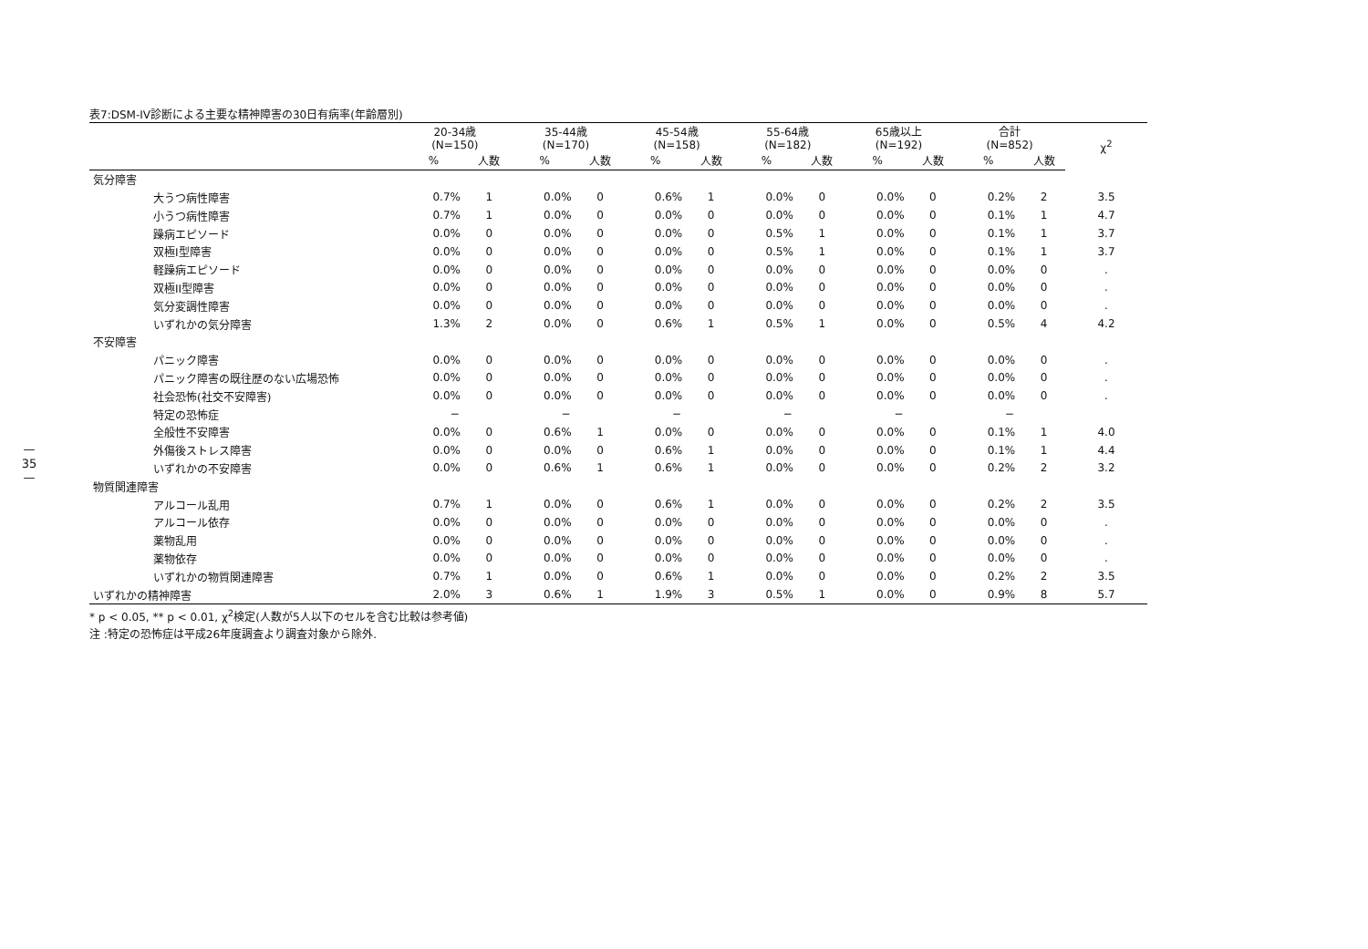—
35
—
表7:DSM-IV診断による主要な精神障害の30日有病率(年齢層別)
| | 20-34歳 (N=150) | | 35-44歳 (N=170) | | 45-54歳 (N=158) | | 55-64歳 (N=182) | | 65歳以上 (N=192) | | 合計 (N=852) | | χ<sup>2</sup> |
| --- | --- | --- | --- | --- | --- | --- | --- | --- | --- | --- | --- | --- | --- |
| | % | 人数 | % | 人数 | % | 人数 | % | 人数 | % | 人数 | % | 人数 | |
| 気分障害 | | | | | | | | | | | | | |
| 大うつ病性障害 | 0.7% | 1 | 0.0% | 0 | 0.6% | 1 | 0.0% | 0 | 0.0% | 0 | 0.2% | 2 | 3.5 |
| 小うつ病性障害 | 0.7% | 1 | 0.0% | 0 | 0.0% | 0 | 0.0% | 0 | 0.0% | 0 | 0.1% | 1 | 4.7 |
| 躁病エピソード | 0.0% | 0 | 0.0% | 0 | 0.0% | 0 | 0.5% | 1 | 0.0% | 0 | 0.1% | 1 | 3.7 |
| 双極I型障害 | 0.0% | 0 | 0.0% | 0 | 0.0% | 0 | 0.5% | 1 | 0.0% | 0 | 0.1% | 1 | 3.7 |
| 軽躁病エピソード | 0.0% | 0 | 0.0% | 0 | 0.0% | 0 | 0.0% | 0 | 0.0% | 0 | 0.0% | 0 | . |
| 双極II型障害 | 0.0% | 0 | 0.0% | 0 | 0.0% | 0 | 0.0% | 0 | 0.0% | 0 | 0.0% | 0 | . |
| 気分変調性障害 | 0.0% | 0 | 0.0% | 0 | 0.0% | 0 | 0.0% | 0 | 0.0% | 0 | 0.0% | 0 | . |
| いずれかの気分障害 | 1.3% | 2 | 0.0% | 0 | 0.6% | 1 | 0.5% | 1 | 0.0% | 0 | 0.5% | 4 | 4.2 |
| 不安障害 | | | | | | | | | | | | | |
| パニック障害 | 0.0% | 0 | 0.0% | 0 | 0.0% | 0 | 0.0% | 0 | 0.0% | 0 | 0.0% | 0 | . |
| パニック障害の既往歴のない広場恐怖 | 0.0% | 0 | 0.0% | 0 | 0.0% | 0 | 0.0% | 0 | 0.0% | 0 | 0.0% | 0 | . |
| 社会恐怖(社交不安障害) | 0.0% | 0 | 0.0% | 0 | 0.0% | 0 | 0.0% | 0 | 0.0% | 0 | 0.0% | 0 | . |
| 特定の恐怖症 | − | | − | | − | | − | | − | | − | | |
| 全般性不安障害 | 0.0% | 0 | 0.6% | 1 | 0.0% | 0 | 0.0% | 0 | 0.0% | 0 | 0.1% | 1 | 4.0 |
| 外傷後ストレス障害 | 0.0% | 0 | 0.0% | 0 | 0.6% | 1 | 0.0% | 0 | 0.0% | 0 | 0.1% | 1 | 4.4 |
| いずれかの不安障害 | 0.0% | 0 | 0.6% | 1 | 0.6% | 1 | 0.0% | 0 | 0.0% | 0 | 0.2% | 2 | 3.2 |
| 物質関連障害 | | | | | | | | | | | | | |
| アルコール乱用 | 0.7% | 1 | 0.0% | 0 | 0.6% | 1 | 0.0% | 0 | 0.0% | 0 | 0.2% | 2 | 3.5 |
| アルコール依存 | 0.0% | 0 | 0.0% | 0 | 0.0% | 0 | 0.0% | 0 | 0.0% | 0 | 0.0% | 0 | . |
| 薬物乱用 | 0.0% | 0 | 0.0% | 0 | 0.0% | 0 | 0.0% | 0 | 0.0% | 0 | 0.0% | 0 | . |
| 薬物依存 | 0.0% | 0 | 0.0% | 0 | 0.0% | 0 | 0.0% | 0 | 0.0% | 0 | 0.0% | 0 | . |
| いずれかの物質関連障害 | 0.7% | 1 | 0.0% | 0 | 0.6% | 1 | 0.0% | 0 | 0.0% | 0 | 0.2% | 2 | 3.5 |
| いずれかの精神障害 | 2.0% | 3 | 0.6% | 1 | 1.9% | 3 | 0.5% | 1 | 0.0% | 0 | 0.9% | 8 | 5.7 |
* p < 0.05, ** p < 0.01, χ<sup>2</sup>検定(人数が5人以下のセルを含む比較は参考値)
注 :特定の恐怖症は平成26年度調査より調査対象から除外.